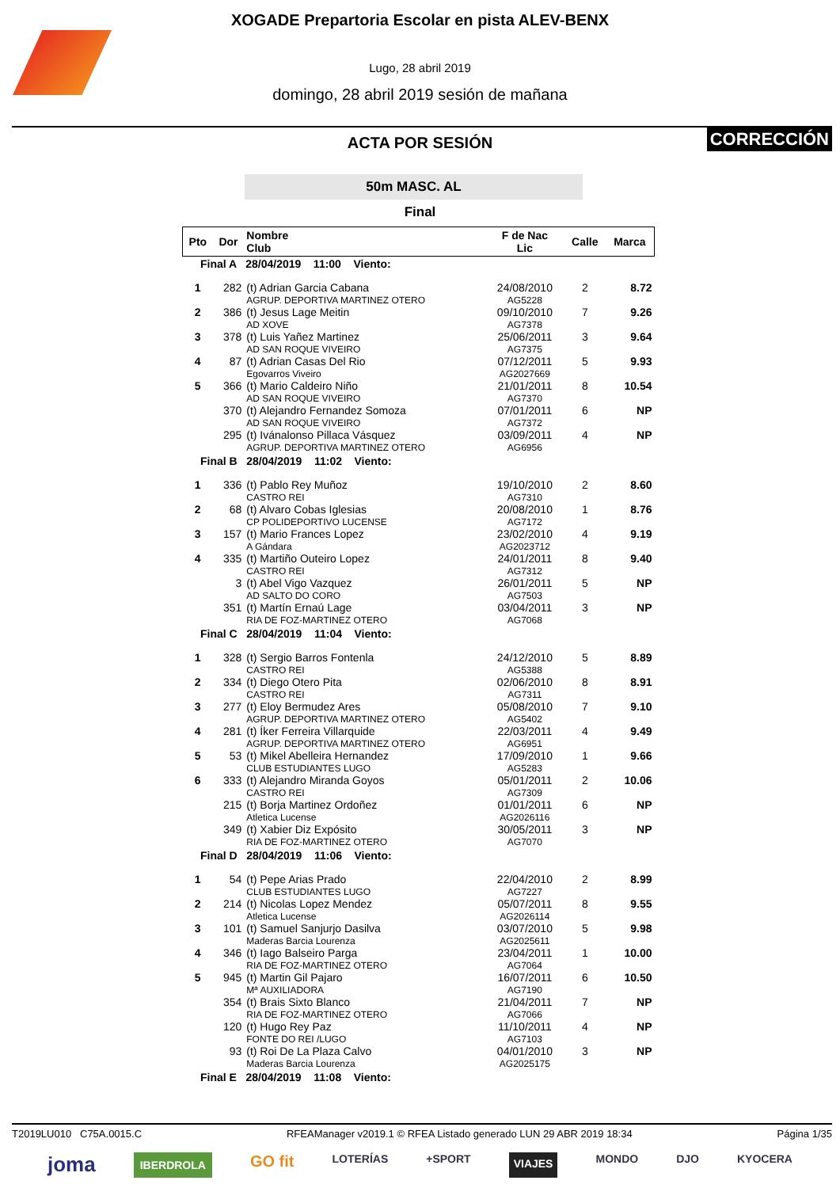XOGADE Prepartoria Escolar en pista ALEV-BENX
Lugo, 28 abril 2019
domingo, 28 abril 2019 sesión de mañana
CORRECCIÓN
ACTA POR SESIÓN
50m MASC. AL
Final
| Pto | Dor | Nombre Club | F de Nac Lic | Calle | Marca |
| --- | --- | --- | --- | --- | --- |
| Final A 28/04/2019 11:00 Viento: | | | | | |
| 1 | 282 | (t) Adrian Garcia Cabana AGRUP. DEPORTIVA MARTINEZ OTERO | 24/08/2010 AG5228 | 2 | 8.72 |
| 2 | 386 | (t) Jesus Lage Meitin AD XOVE | 09/10/2010 AG7378 | 7 | 9.26 |
| 3 | 378 | (t) Luis Yañez Martinez AD SAN ROQUE VIVEIRO | 25/06/2011 AG7375 | 3 | 9.64 |
| 4 | 87 | (t) Adrian Casas Del Rio Egovarros Viveiro | 07/12/2011 AG2027669 | 5 | 9.93 |
| 5 | 366 | (t) Mario Caldeiro Niño AD SAN ROQUE VIVEIRO | 21/01/2011 AG7370 | 8 | 10.54 |
| | 370 | (t) Alejandro Fernandez Somoza AD SAN ROQUE VIVEIRO | 07/01/2011 AG7372 | 6 | NP |
| | 295 | (t) Ivánalonso Pillaca Vásquez AGRUP. DEPORTIVA MARTINEZ OTERO | 03/09/2011 AG6956 | 4 | NP |
| Final B 28/04/2019 11:02 Viento: | | | | | |
| 1 | 336 | (t) Pablo Rey Muñoz CASTRO REI | 19/10/2010 AG7310 | 2 | 8.60 |
| 2 | 68 | (t) Alvaro Cobas Iglesias CP POLIDEPORTIVO LUCENSE | 20/08/2010 AG7172 | 1 | 8.76 |
| 3 | 157 | (t) Mario Frances Lopez A Gándara | 23/02/2010 AG2023712 | 4 | 9.19 |
| 4 | 335 | (t) Martiño Outeiro Lopez CASTRO REI | 24/01/2011 AG7312 | 8 | 9.40 |
| | 3 | (t) Abel Vigo Vazquez AD SALTO DO CORO | 26/01/2011 AG7503 | 5 | NP |
| | 351 | (t) Martín Ernaú Lage RIA DE FOZ-MARTINEZ OTERO | 03/04/2011 AG7068 | 3 | NP |
| Final C 28/04/2019 11:04 Viento: | | | | | |
| 1 | 328 | (t) Sergio Barros Fontenla CASTRO REI | 24/12/2010 AG5388 | 5 | 8.89 |
| 2 | 334 | (t) Diego Otero Pita CASTRO REI | 02/06/2010 AG7311 | 8 | 8.91 |
| 3 | 277 | (t) Eloy Bermudez Ares AGRUP. DEPORTIVA MARTINEZ OTERO | 05/08/2010 AG5402 | 7 | 9.10 |
| 4 | 281 | (t) Íker Ferreira Villarquide AGRUP. DEPORTIVA MARTINEZ OTERO | 22/03/2011 AG6951 | 4 | 9.49 |
| 5 | 53 | (t) Mikel Abelleira Hernandez CLUB ESTUDIANTES LUGO | 17/09/2010 AG5283 | 1 | 9.66 |
| 6 | 333 | (t) Alejandro Miranda Goyos CASTRO REI | 05/01/2011 AG7309 | 2 | 10.06 |
| | 215 | (t) Borja Martinez Ordoñez Atletica Lucense | 01/01/2011 AG2026116 | 6 | NP |
| | 349 | (t) Xabier Diz Expósito RIA DE FOZ-MARTINEZ OTERO | 30/05/2011 AG7070 | 3 | NP |
| Final D 28/04/2019 11:06 Viento: | | | | | |
| 1 | 54 | (t) Pepe Arias Prado CLUB ESTUDIANTES LUGO | 22/04/2010 AG7227 | 2 | 8.99 |
| 2 | 214 | (t) Nicolas Lopez Mendez Atletica Lucense | 05/07/2011 AG2026114 | 8 | 9.55 |
| 3 | 101 | (t) Samuel Sanjurjo Dasilva Maderas Barcia Lourenza | 03/07/2010 AG2025611 | 5 | 9.98 |
| 4 | 346 | (t) Iago Balseiro Parga RIA DE FOZ-MARTINEZ OTERO | 23/04/2011 AG7064 | 1 | 10.00 |
| 5 | 945 | (t) Martin Gil Pajaro Mª AUXILIADORA | 16/07/2011 AG7190 | 6 | 10.50 |
| | 354 | (t) Brais Sixto Blanco RIA DE FOZ-MARTINEZ OTERO | 21/04/2011 AG7066 | 7 | NP |
| | 120 | (t) Hugo Rey Paz FONTE DO REI /LUGO | 11/10/2011 AG7103 | 4 | NP |
| | 93 | (t) Roi De La Plaza Calvo Maderas Barcia Lourenza | 04/01/2010 AG2025175 | 3 | NP |
| Final E 28/04/2019 11:08 Viento: | | | | | |
T2019LU010 C75A.0015.C RFEAManager v2019.1 © RFEA Listado generado LUN 29 ABR 2019 18:34 Página 1/35
joma IBERDROLA GO fit LOTERÍAS +SPORT VIAJES MONDO DJO KYOCERA